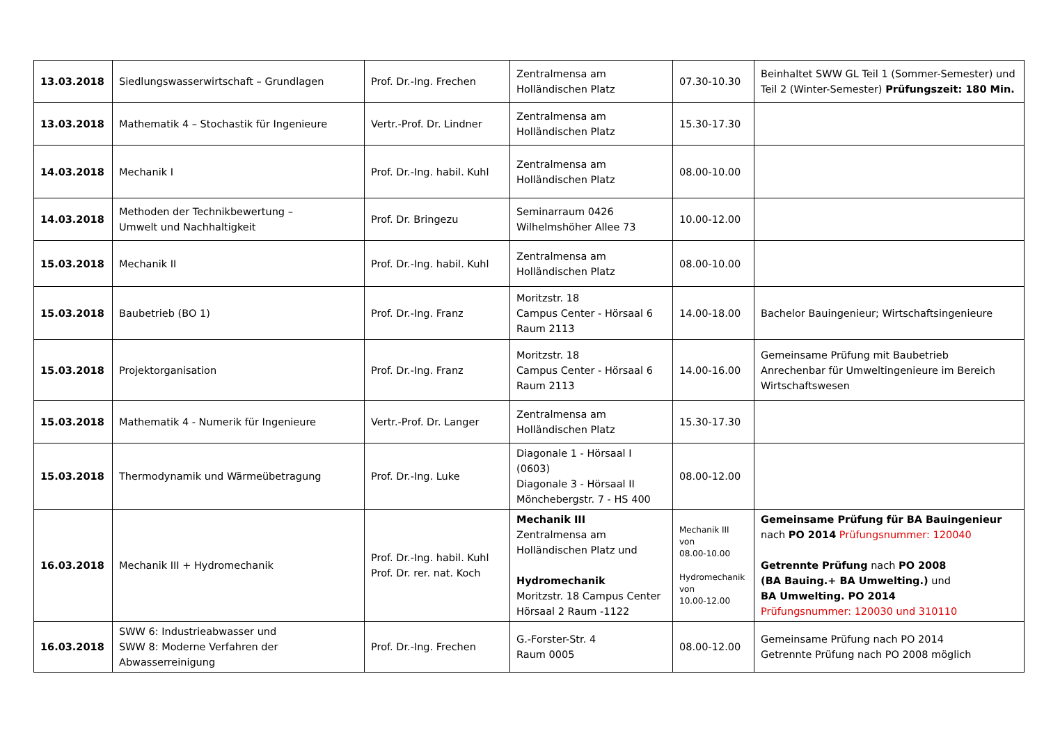| 13.03.2018 | Siedlungswasserwirtschaft – Grundlagen | Prof. Dr.-Ing. Frechen | Zentralmensa am Holländischen Platz | 07.30-10.30 | Beinhaltet SWW GL Teil 1 (Sommer-Semester) und Teil 2 (Winter-Semester) Prüfungszeit: 180 Min. |
| 13.03.2018 | Mathematik 4 – Stochastik für Ingenieure | Vertr.-Prof. Dr. Lindner | Zentralmensa am Holländischen Platz | 15.30-17.30 | |
| 14.03.2018 | Mechanik I | Prof. Dr.-Ing. habil. Kuhl | Zentralmensa am Holländischen Platz | 08.00-10.00 | |
| 14.03.2018 | Methoden der Technikbewertung – Umwelt und Nachhaltigkeit | Prof. Dr. Bringezu | Seminarraum 0426 Wilhelmshöher Allee 73 | 10.00-12.00 | |
| 15.03.2018 | Mechanik II | Prof. Dr.-Ing. habil. Kuhl | Zentralmensa am Holländischen Platz | 08.00-10.00 | |
| 15.03.2018 | Baubetrieb (BO 1) | Prof. Dr.-Ing. Franz | Moritzstr. 18 Campus Center - Hörsaal 6 Raum 2113 | 14.00-18.00 | Bachelor Bauingenieur; Wirtschaftsingenieure |
| 15.03.2018 | Projektorganisation | Prof. Dr.-Ing. Franz | Moritzstr. 18 Campus Center - Hörsaal 6 Raum 2113 | 14.00-16.00 | Gemeinsame Prüfung mit Baubetrieb Anrechenbar für Umweltingenieure im Bereich Wirtschaftswesen |
| 15.03.2018 | Mathematik 4 - Numerik für Ingenieure | Vertr.-Prof. Dr. Langer | Zentralmensa am Holländischen Platz | 15.30-17.30 | |
| 15.03.2018 | Thermodynamik und Wärmeübetragung | Prof. Dr.-Ing. Luke | Diagonale 1 - Hörsaal I (0603) Diagonale 3 - Hörsaal II Mönchebergstr. 7 - HS 400 | 08.00-12.00 | |
| 16.03.2018 | Mechanik III + Hydromechanik | Prof. Dr.-Ing. habil. Kuhl Prof. Dr. rer. nat. Koch | Mechanik III Zentralmensa am Holländischen Platz und Hydromechanik Moritzstr. 18 Campus Center Hörsaal 2 Raum -1122 | Mechanik III von 08.00-10.00 Hydromechanik von 10.00-12.00 | Gemeinsame Prüfung für BA Bauingenieur nach PO 2014 Prüfungsnummer: 120040 Getrennte Prüfung nach PO 2008 (BA Bauing.+ BA Umwelting.) und BA Umwelting. PO 2014 Prüfungsnummer: 120030 und 310110 |
| 16.03.2018 | SWW 6: Industrieabwasser und SWW 8: Moderne Verfahren der Abwasserreinigung | Prof. Dr.-Ing. Frechen | G.-Forster-Str. 4 Raum 0005 | 08.00-12.00 | Gemeinsame Prüfung nach PO 2014 Getrennte Prüfung nach PO 2008 möglich |